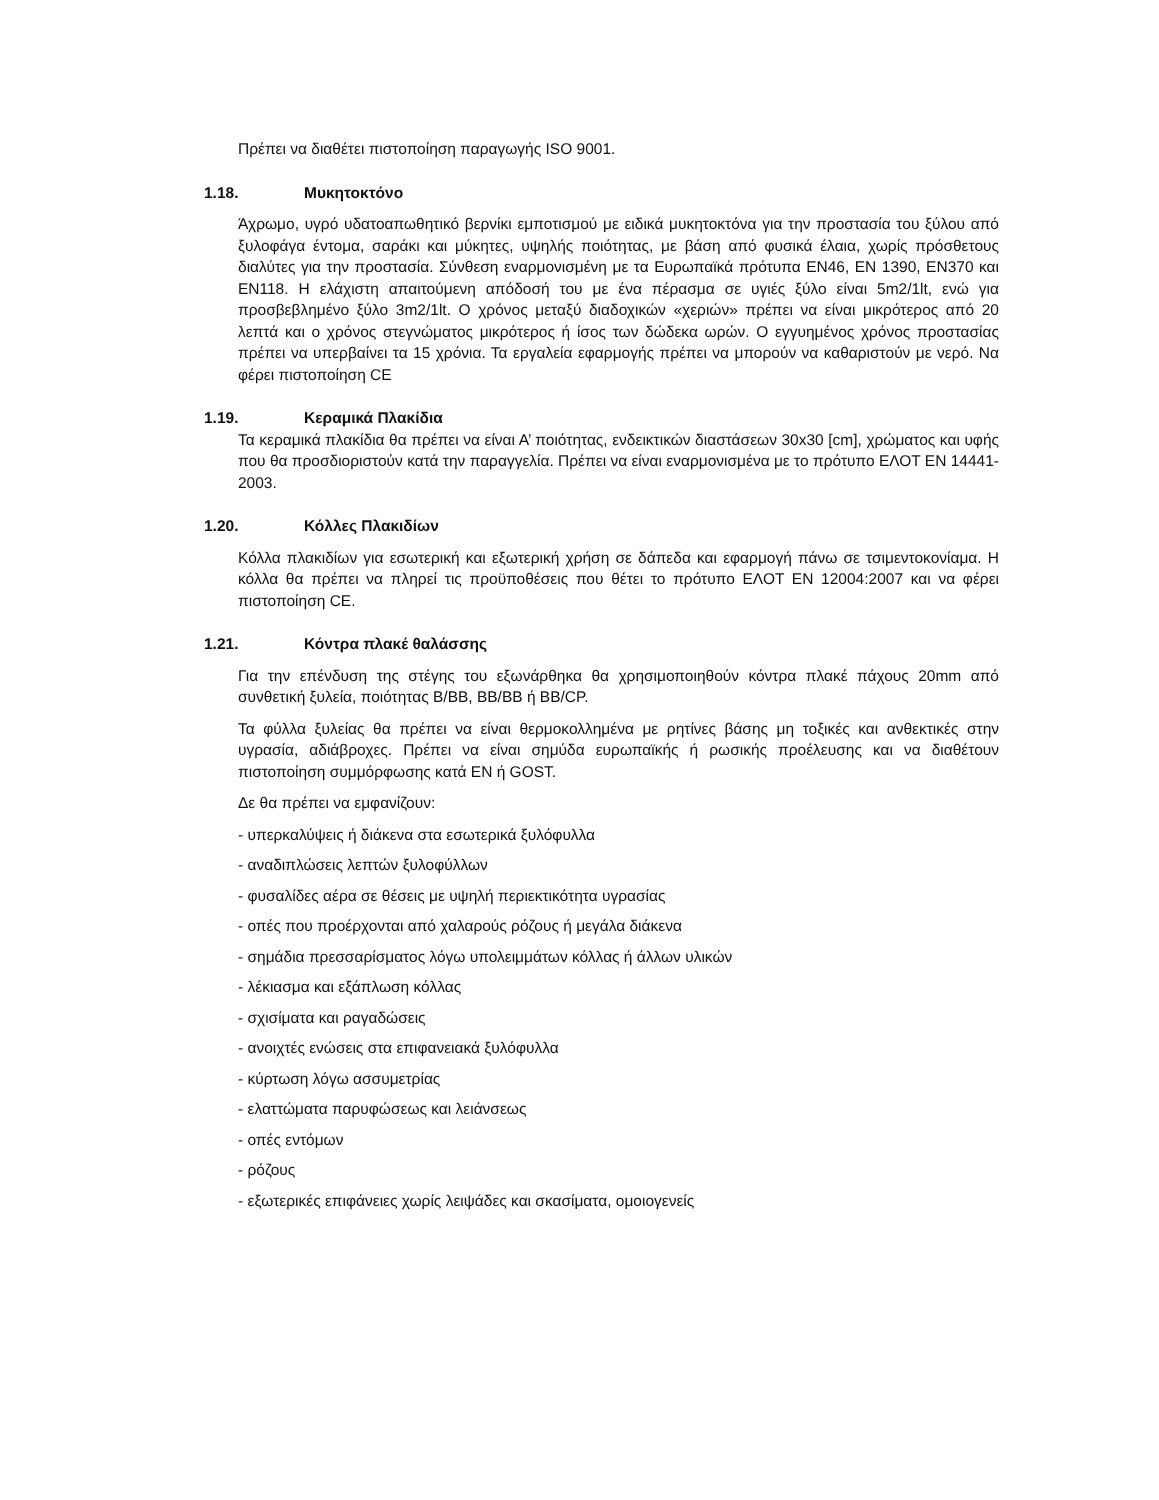Πρέπει να διαθέτει πιστοποίηση παραγωγής ISO 9001.
1.18. Μυκητοκτόνο
Άχρωμο, υγρό υδατοαπωθητικό βερνίκι εμποτισμού με ειδικά μυκητοκτόνα για την προστασία του ξύλου από ξυλοφάγα έντομα, σαράκι και μύκητες, υψηλής ποιότητας, με βάση από φυσικά έλαια, χωρίς πρόσθετους διαλύτες για την προστασία. Σύνθεση εναρμονισμένη με τα Ευρωπαϊκά πρότυπα EN46, EN 1390, EN370 και EN118. Η ελάχιστη απαιτούμενη απόδοσή του με ένα πέρασμα σε υγιές ξύλο είναι 5m2/1lt, ενώ για προσβεβλημένο ξύλο 3m2/1lt. Ο χρόνος μεταξύ διαδοχικών «χεριών» πρέπει να είναι μικρότερος από 20 λεπτά και ο χρόνος στεγνώματος μικρότερος ή ίσος των δώδεκα ωρών. Ο εγγυημένος χρόνος προστασίας πρέπει να υπερβαίνει τα 15 χρόνια. Τα εργαλεία εφαρμογής πρέπει να μπορούν να καθαριστούν με νερό. Να φέρει πιστοποίηση CE
1.19. Κεραμικά Πλακίδια
Τα κεραμικά πλακίδια θα πρέπει να είναι Α’ ποιότητας, ενδεικτικών διαστάσεων 30x30 [cm], χρώματος και υφής που θα προσδιοριστούν κατά την παραγγελία. Πρέπει να είναι εναρμονισμένα με το πρότυπο ΕΛΟΤ ΕΝ 14441-2003.
1.20. Κόλλες Πλακιδίων
Κόλλα πλακιδίων για εσωτερική και εξωτερική χρήση σε δάπεδα και εφαρμογή πάνω σε τσιμεντοκονίαμα. Η κόλλα θα πρέπει να πληρεί τις προϋποθέσεις που θέτει το πρότυπο ΕΛΟΤ ΕΝ 12004:2007 και να φέρει πιστοποίηση CE.
1.21. Κόντρα πλακέ θαλάσσης
Για την επένδυση της στέγης του εξωνάρθηκα θα χρησιμοποιηθούν κόντρα πλακέ πάχους 20mm από συνθετική ξυλεία, ποιότητας B/BB, BB/BB ή BB/CP.
Τα φύλλα ξυλείας θα πρέπει να είναι θερμοκολλημένα με ρητίνες βάσης μη τοξικές και ανθεκτικές στην υγρασία, αδιάβροχες. Πρέπει να είναι σημύδα ευρωπαϊκής ή ρωσικής προέλευσης και να διαθέτουν πιστοποίηση συμμόρφωσης κατά EN ή GOST.
Δε θα πρέπει να εμφανίζουν:
- υπερκαλύψεις ή διάκενα στα εσωτερικά ξυλόφυλλα
- αναδιπλώσεις λεπτών ξυλοφύλλων
- φυσαλίδες αέρα σε θέσεις με υψηλή περιεκτικότητα υγρασίας
- οπές που προέρχονται από χαλαρούς ρόζους ή μεγάλα διάκενα
- σημάδια πρεσσαρίσματος λόγω υπολειμμάτων κόλλας ή άλλων υλικών
- λέκιασμα και εξάπλωση κόλλας
- σχισίματα και ραγαδώσεις
- ανοιχτές ενώσεις στα επιφανειακά ξυλόφυλλα
- κύρτωση λόγω ασσυμετρίας
- ελαττώματα παρυφώσεως και λειάνσεως
- οπές εντόμων
- ρόζους
- εξωτερικές επιφάνειες χωρίς λειψάδες και σκασίματα, ομοιογενείς